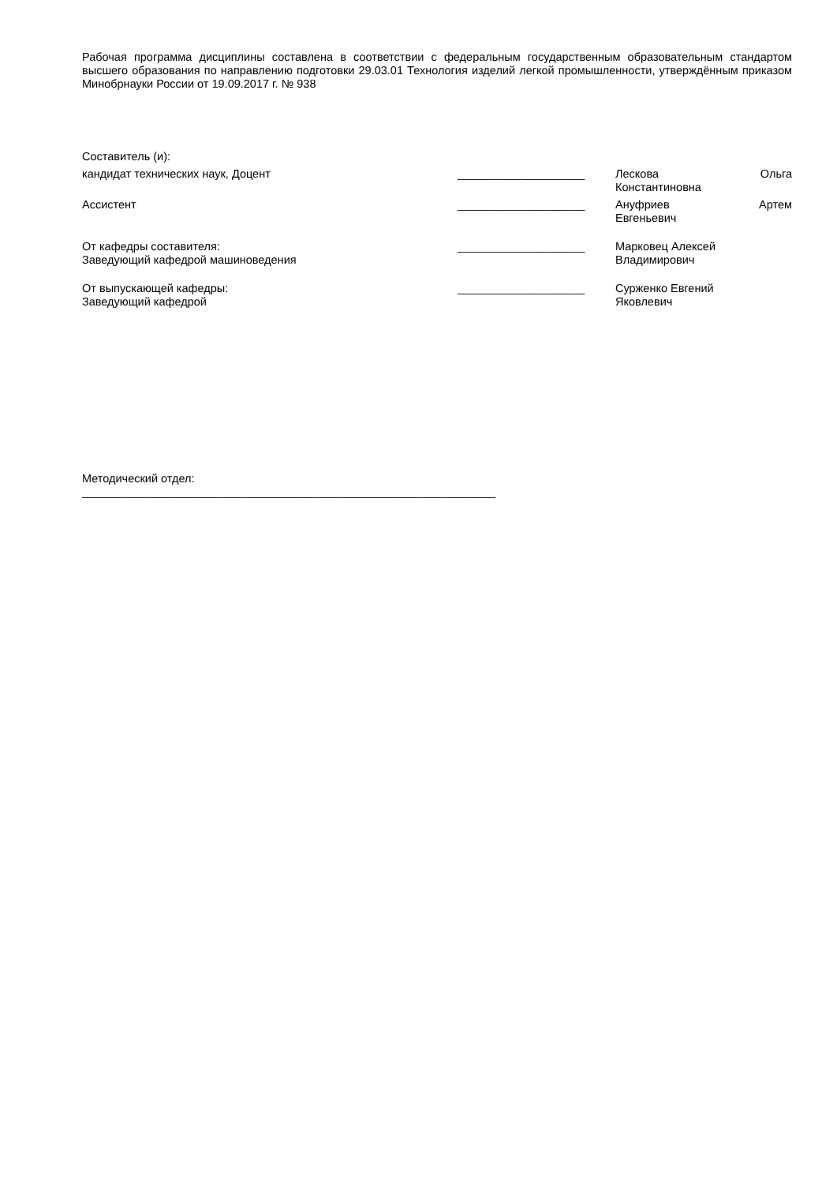Рабочая программа дисциплины составлена в соответствии с федеральным государственным образовательным стандартом высшего образования по направлению подготовки 29.03.01 Технология изделий легкой промышленности, утверждённым приказом Минобрнауки России от 19.09.2017 г. № 938
Составитель (и):
кандидат технических наук, Доцент ____________________ Лескова Ольга
Константиновна
Ассистент ____________________ Ануфриев Артем
Евгеньевич
От кафедры составителя:
Заведующий кафедрой машиноведения
____________________ Марковец Алексей
Владимирович
От выпускающей кафедры:
Заведующий кафедрой
____________________ Сурженко Евгений
Яковлевич
Методический отдел:
_________________________________________________________________